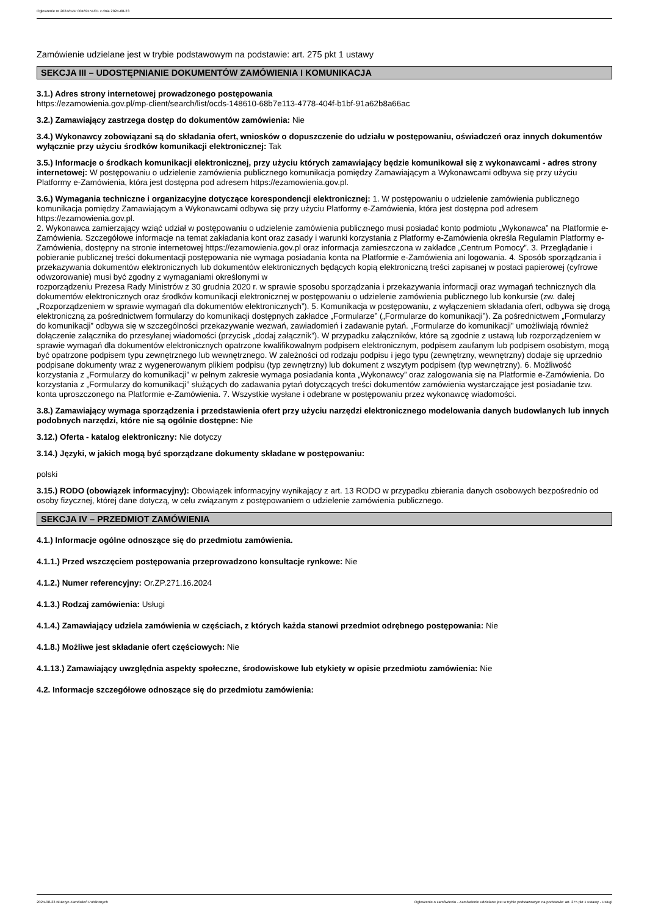Ogłoszenie nr 2024/BZP 00469151/01 z dnia 2024-08-23
Zamówienie udzielane jest w trybie podstawowym na podstawie: art. 275 pkt 1 ustawy
SEKCJA III – UDOSTĘPNIANIE DOKUMENTÓW ZAMÓWIENIA I KOMUNIKACJA
3.1.) Adres strony internetowej prowadzonego postępowania
https://ezamowienia.gov.pl/mp-client/search/list/ocds-148610-68b7e113-4778-404f-b1bf-91a62b8a66ac
3.2.) Zamawiający zastrzega dostęp do dokumentów zamówienia: Nie
3.4.) Wykonawcy zobowiązani są do składania ofert, wniosków o dopuszczenie do udziału w postępowaniu, oświadczeń oraz innych dokumentów wyłącznie przy użyciu środków komunikacji elektronicznej: Tak
3.5.) Informacje o środkach komunikacji elektronicznej, przy użyciu których zamawiający będzie komunikował się z wykonawcami - adres strony internetowej: W postępowaniu o udzielenie zamówienia publicznego komunikacja pomiędzy Zamawiającym a Wykonawcami odbywa się przy użyciu Platformy e-Zamówienia, która jest dostępna pod adresem https://ezamowienia.gov.pl.
3.6.) Wymagania techniczne i organizacyjne dotyczące korespondencji elektronicznej: 1. W postępowaniu o udzielenie zamówienia publicznego komunikacja pomiędzy Zamawiającym a Wykonawcami odbywa się przy użyciu Platformy e-Zamówienia, która jest dostępna pod adresem https://ezamowienia.gov.pl.
2. Wykonawca zamierzający wziąć udział w postępowaniu o udzielenie zamówienia publicznego musi posiadać konto podmiotu „Wykonawca” na Platformie e-Zamówienia. Szczegółowe informacje na temat zakładania kont oraz zasady i warunki korzystania z Platformy e-Zamówienia określa Regulamin Platformy e-Zamówienia, dostępny na stronie internetowej https://ezamowienia.gov.pl oraz informacja zamieszczona w zakładce „Centrum Pomocy”. 3. Przeglądanie i pobieranie publicznej treści dokumentacji postępowania nie wymaga posiadania konta na Platformie e-Zamówienia ani logowania. 4. Sposób sporządzania i przekazywania dokumentów elektronicznych lub dokumentów elektronicznych będących kopią elektroniczną treści zapisanej w postaci papierowej (cyfrowe odwzorowanie) musi być zgodny z wymaganiami określonymi w
rozporządzeniu Prezesa Rady Ministrów z 30 grudnia 2020 r. w sprawie sposobu sporządzania i przekazywania informacji oraz wymagań technicznych dla dokumentów elektronicznych oraz środków komunikacji elektronicznej w postępowaniu o udzielenie zamówienia publicznego lub konkursie (zw. dalej „Rozporządzeniem w sprawie wymagań dla dokumentów elektronicznych”). 5. Komunikacja w postępowaniu, z wyłączeniem składania ofert, odbywa się drogą elektroniczną za pośrednictwem formularzy do komunikacji dostępnych zakładce „Formularze” („Formularze do komunikacji”). Za pośrednictwem „Formularzy do komunikacji” odbywa się w szczególności przekazywanie wezwań, zawiadomień i zadawanie pytań. „Formularze do komunikacji” umożliwiają również dołączenie załącznika do przesyłanej wiadomości (przycisk „dodaj załącznik”). W przypadku załączników, które są zgodnie z ustawą lub rozporządzeniem w sprawie wymagań dla dokumentów elektronicznych opatrzone kwalifikowalnym podpisem elektronicznym, podpisem zaufanym lub podpisem osobistym, mogą być opatrzone podpisem typu zewnętrznego lub wewnętrznego. W zależności od rodzaju podpisu i jego typu (zewnętrzny, wewnętrzny) dodaje się uprzednio podpisane dokumenty wraz z wygenerowanym plikiem podpisu (typ zewnętrzny) lub dokument z wszytym podpisem (typ wewnętrzny). 6. Możliwość korzystania z „Formularzy do komunikacji” w pełnym zakresie wymaga posiadania konta „Wykonawcy” oraz zalogowania się na Platformie e-Zamówienia. Do korzystania z „Formularzy do komunikacji” służących do zadawania pytań dotyczących treści dokumentów zamówienia wystarczające jest posiadanie tzw. konta uproszczonego na Platformie e-Zamówienia. 7. Wszystkie wysłane i odebrane w postępowaniu przez wykonawcę wiadomości.
3.8.) Zamawiający wymaga sporządzenia i przedstawienia ofert przy użyciu narzędzi elektronicznego modelowania danych budowlanych lub innych podobnych narzędzi, które nie są ogólnie dostępne: Nie
3.12.) Oferta - katalog elektroniczny: Nie dotyczy
3.14.) Języki, w jakich mogą być sporządzane dokumenty składane w postępowaniu:
polski
3.15.) RODO (obowiązek informacyjny): Obowiązek informacyjny wynikający z art. 13 RODO w przypadku zbierania danych osobowych bezpośrednio od osoby fizycznej, której dane dotyczą, w celu związanym z postępowaniem o udzielenie zamówienia publicznego.
SEKCJA IV – PRZEDMIOT ZAMÓWIENIA
4.1.) Informacje ogólne odnoszące się do przedmiotu zamówienia.
4.1.1.) Przed wszczęciem postępowania przeprowadzono konsultacje rynkowe: Nie
4.1.2.) Numer referencyjny: Or.ZP.271.16.2024
4.1.3.) Rodzaj zamówienia: Usługi
4.1.4.) Zamawiający udziela zamówienia w częściach, z których każda stanowi przedmiot odrębnego postępowania: Nie
4.1.8.) Możliwe jest składanie ofert częściowych: Nie
4.1.13.) Zamawiający uwzględnia aspekty społeczne, środowiskowe lub etykiety w opisie przedmiotu zamówienia: Nie
4.2. Informacje szczegółowe odnoszące się do przedmiotu zamówienia:
2024-08-23 Biuletyn Zamówień Publicznych Ogłoszenie o zamówieniu - Zamówienie udzielane jest w trybie podstawowym na podstawie: art. 275 pkt 1 ustawy - Usługi